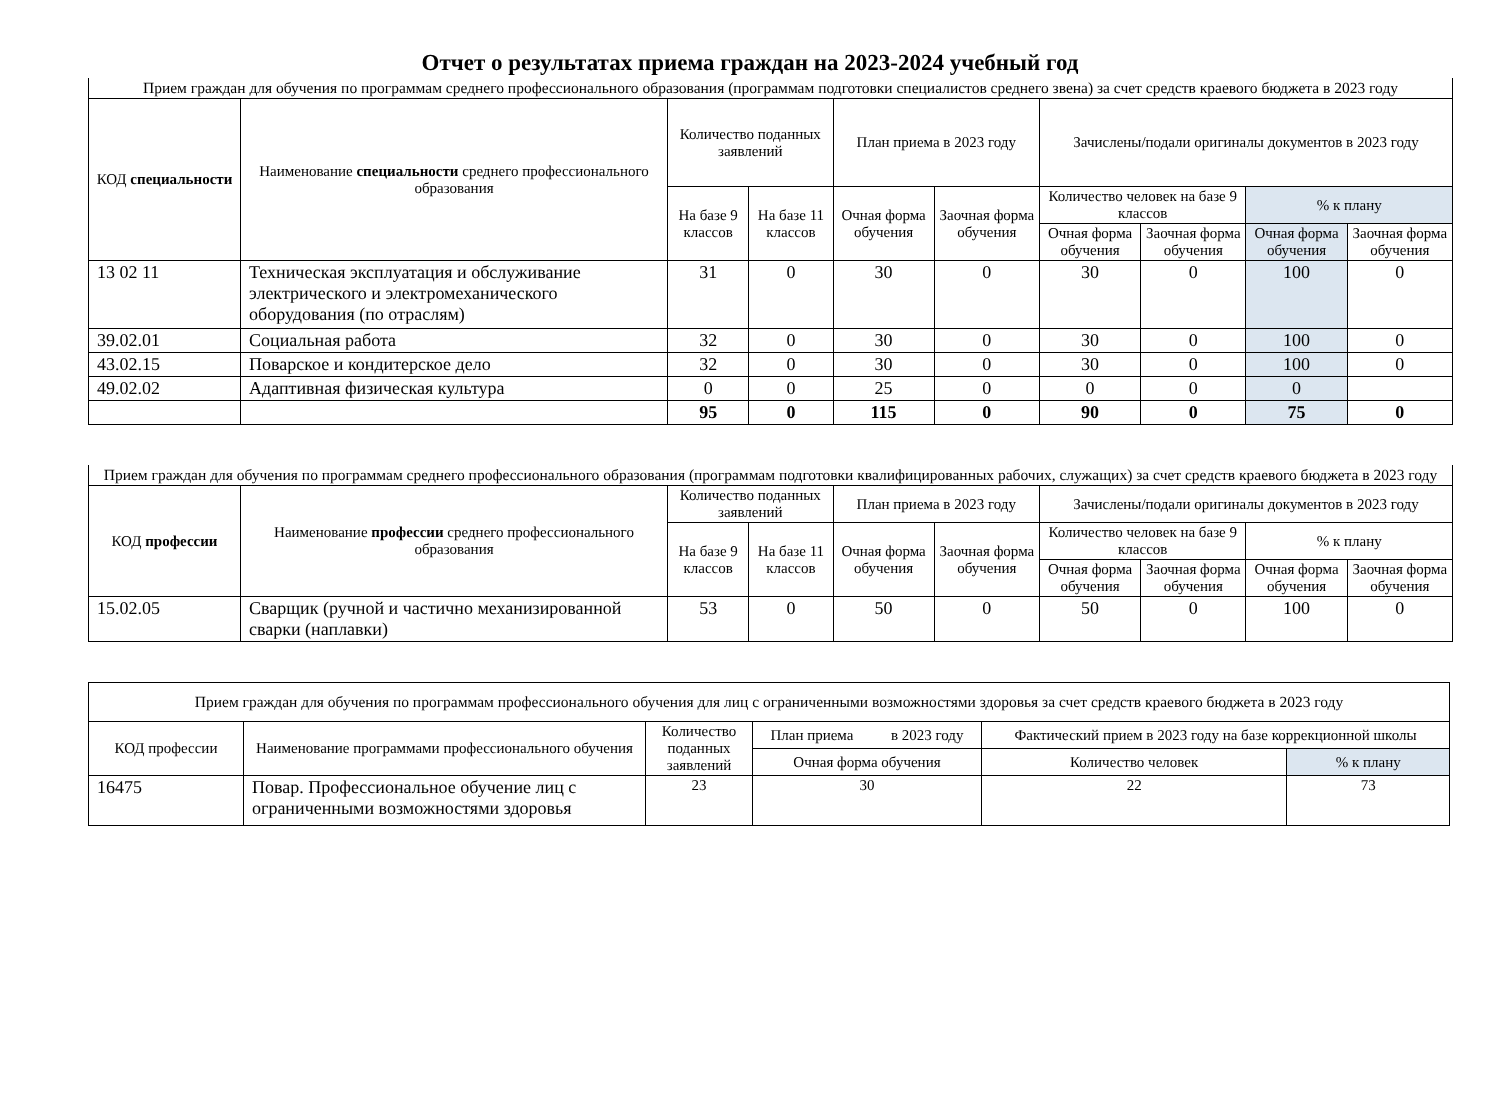Отчет о результатах приема граждан на 2023-2024 учебный год
| Прием граждан для обучения по программам среднего профессионального образования (программам подготовки специалистов среднего звена) за счет средств краевого бюджета в 2023 году | | | | | | | | | |
| --- | --- | --- | --- | --- | --- | --- | --- | --- | --- |
| КОД специальности | Наименование специальности среднего профессионального образования | Количество поданных заявлений | | План приема в 2023 году | | Зачислены/подали оригиналы документов в 2023 году | | | |
| | | На базе 9 классов | На базе 11 классов | Очная форма обучения | Заочная форма обучения | Количество человек на базе 9 классов | | % к плану | |
| | | | | | | Очная форма обучения | Заочная форма обучения | Очная форма обучения | Заочная форма обучения |
| 13 02 11 | Техническая эксплуатация и обслуживание электрического и электромеханического оборудования (по отраслям) | 31 | 0 | 30 | 0 | 30 | 0 | 100 | 0 |
| 39.02.01 | Социальная работа | 32 | 0 | 30 | 0 | 30 | 0 | 100 | 0 |
| 43.02.15 | Поварское и кондитерское дело | 32 | 0 | 30 | 0 | 30 | 0 | 100 | 0 |
| 49.02.02 | Адаптивная физическая культура | 0 | 0 | 25 | 0 | 0 | 0 | 0 | |
| | | 95 | 0 | 115 | 0 | 90 | 0 | 75 | 0 |
| Прием граждан для обучения по программам среднего профессионального образования (программам подготовки квалифицированных рабочих, служащих) за счет средств краевого бюджета в 2023 году | | | | | | | | | |
| --- | --- | --- | --- | --- | --- | --- | --- | --- | --- |
| КОД профессии | Наименование профессии среднего профессионального образования | Количество поданных заявлений | | План приема в 2023 году | | Зачислены/подали оригиналы документов в 2023 году | | | |
| | | На базе 9 классов | На базе 11 классов | Очная форма обучения | Заочная форма обучения | Количество человек на базе 9 классов | | % к плану | |
| | | | | | | Очная форма обучения | Заочная форма обучения | Очная форма обучения | Заочная форма обучения |
| 15.02.05 | Сварщик (ручной и частично механизированной сварки (наплавки) | 53 | 0 | 50 | 0 | 50 | 0 | 100 | 0 |
| Прием граждан для обучения по программам профессионального обучения для лиц с ограниченными возможностями здоровья за счет средств краевого бюджета в 2023 году | | | | | |
| --- | --- | --- | --- | --- | --- |
| КОД профессии | Наименование программами профессионального обучения | Количество поданных заявлений | План приема в 2023 году | Фактический прием в 2023 году на базе коррекционной школы | |
| | | | Очная форма обучения | Количество человек | % к плану |
| 16475 | Повар. Профессиональное обучение лиц с ограниченными возможностями здоровья | 23 | 30 | 22 | 73 |